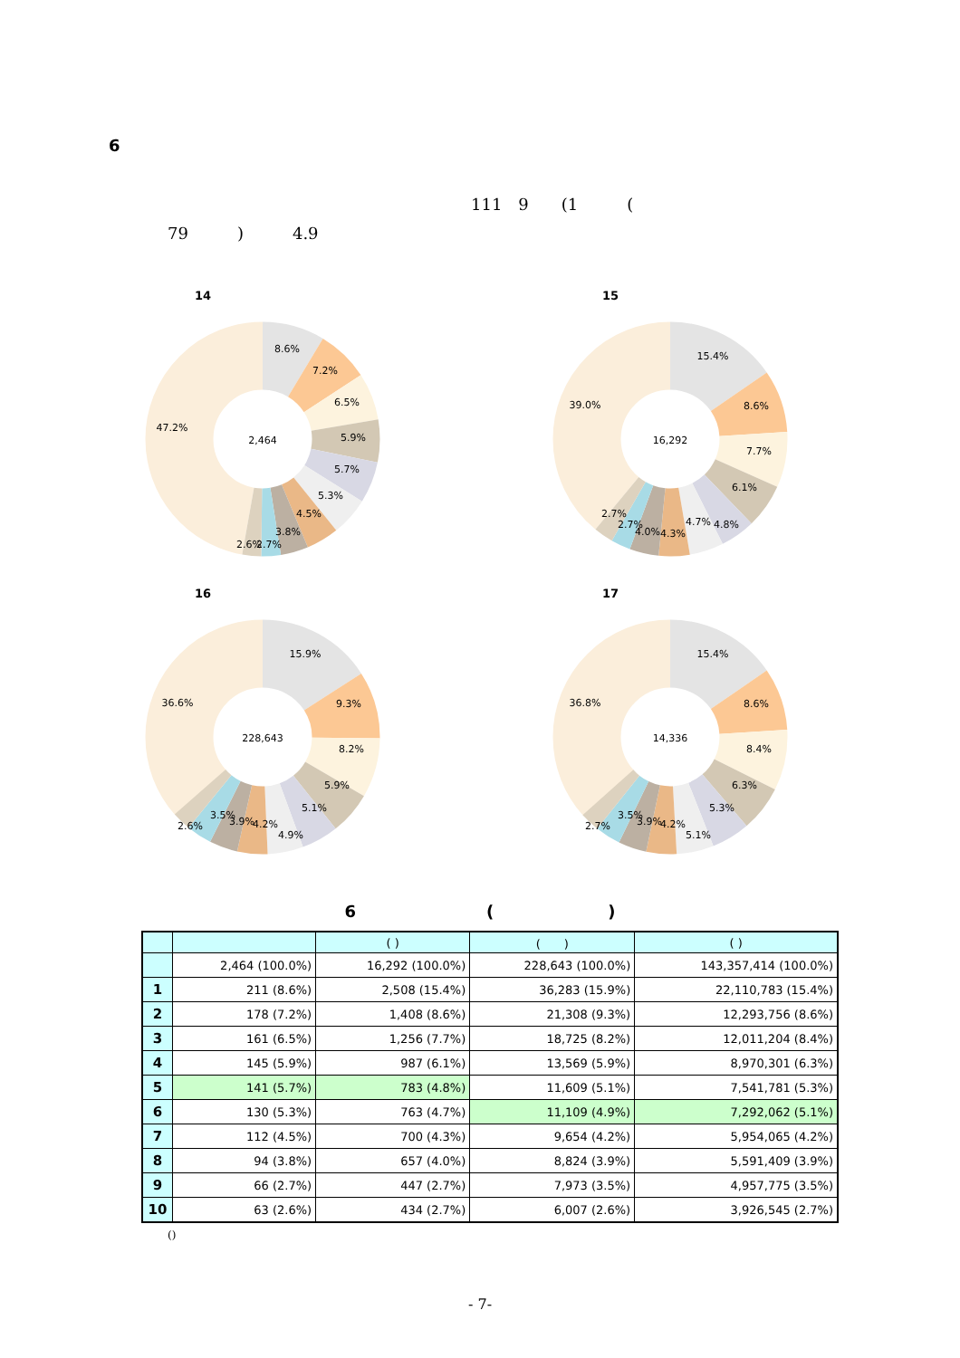6
111　9　　(1　　　(
79　　　)　　　4.9
14
2,464
8.6%
7.2%
6.5%
5.9%
5.7%
5.3%
4.5%
3.8%
2.7%
2.6%
47.2%
15
16,292
15.4%
8.6%
7.7%
6.1%
4.8%
4.7%
4.3%
4.0%
2.7%
2.7%
39.0%
16
228,643
15.9%
9.3%
8.2%
5.9%
5.1%
4.9%
4.2%
3.9%
3.5%
2.6%
36.6%
17
14,336
15.4%
8.6%
8.4%
6.3%
5.3%
5.1%
4.2%
3.9%
3.5%
2.7%
36.8%
6　　　　　　　　(　　　　　　　)
| | | ( ) | ( ) | ( ) |
| --- | --- | --- | --- | --- |
| | 2,464 (100.0%) | 16,292 (100.0%) | 228,643 (100.0%) | 143,357,414 (100.0%) |
| 1 | 211 (8.6%) | 2,508 (15.4%) | 36,283 (15.9%) | 22,110,783 (15.4%) |
| 2 | 178 (7.2%) | 1,408 (8.6%) | 21,308 (9.3%) | 12,293,756 (8.6%) |
| 3 | 161 (6.5%) | 1,256 (7.7%) | 18,725 (8.2%) | 12,011,204 (8.4%) |
| 4 | 145 (5.9%) | 987 (6.1%) | 13,569 (5.9%) | 8,970,301 (6.3%) |
| 5 | 141 (5.7%) | 783 (4.8%) | 11,609 (5.1%) | 7,541,781 (5.3%) |
| 6 | 130 (5.3%) | 763 (4.7%) | 11,109 (4.9%) | 7,292,062 (5.1%) |
| 7 | 112 (4.5%) | 700 (4.3%) | 9,654 (4.2%) | 5,954,065 (4.2%) |
| 8 | 94 (3.8%) | 657 (4.0%) | 8,824 (3.9%) | 5,591,409 (3.9%) |
| 9 | 66 (2.7%) | 447 (2.7%) | 7,973 (3.5%) | 4,957,775 (3.5%) |
| 10 | 63 (2.6%) | 434 (2.7%) | 6,007 (2.6%) | 3,926,545 (2.7%) |
()
- 7-